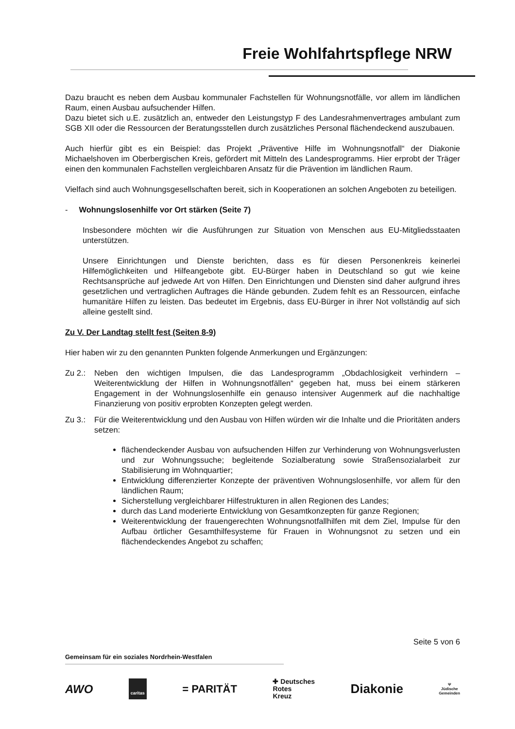Freie Wohlfahrtspflege NRW
Dazu braucht es neben dem Ausbau kommunaler Fachstellen für Wohnungsnotfälle, vor allem im ländlichen Raum, einen Ausbau aufsuchender Hilfen.
Dazu bietet sich u.E. zusätzlich an, entweder den Leistungstyp F des Landesrahmenvertrages ambulant zum SGB XII oder die Ressourcen der Beratungsstellen durch zusätzliches Personal flächendeckend auszubauen.
Auch hierfür gibt es ein Beispiel: das Projekt „Präventive Hilfe im Wohnungsnotfall“ der Diakonie Michaelshoven im Oberbergischen Kreis, gefördert mit Mitteln des Landesprogramms. Hier erprobt der Träger einen den kommunalen Fachstellen vergleichbaren Ansatz für die Prävention im ländlichen Raum.
Vielfach sind auch Wohnungsgesellschaften bereit, sich in Kooperationen an solchen Angeboten zu beteiligen.
- Wohnungslosenhilfe vor Ort stärken (Seite 7)
Insbesondere möchten wir die Ausführungen zur Situation von Menschen aus EU-Mitgliedsstaaten unterstützen.
Unsere Einrichtungen und Dienste berichten, dass es für diesen Personenkreis keinerlei Hilfemöglichkeiten und Hilfeangebote gibt. EU-Bürger haben in Deutschland so gut wie keine Rechtsansprüche auf jedwede Art von Hilfen. Den Einrichtungen und Diensten sind daher aufgrund ihres gesetzlichen und vertraglichen Auftrages die Hände gebunden. Zudem fehlt es an Ressourcen, einfache humanitäre Hilfen zu leisten. Das bedeutet im Ergebnis, dass EU-Bürger in ihrer Not vollständig auf sich alleine gestellt sind.
Zu V. Der Landtag stellt fest (Seiten 8-9)
Hier haben wir zu den genannten Punkten folgende Anmerkungen und Ergänzungen:
Zu 2.: Neben den wichtigen Impulsen, die das Landesprogramm „Obdachlosigkeit verhindern – Weiterentwicklung der Hilfen in Wohnungsnotfällen“ gegeben hat, muss bei einem stärkeren Engagement in der Wohnungslosenhilfe ein genauso intensiver Augenmerk auf die nachhaltige Finanzierung von positiv erprobten Konzepten gelegt werden.
Zu 3.: Für die Weiterentwicklung und den Ausbau von Hilfen würden wir die Inhalte und die Prioritäten anders setzen:
flächendeckender Ausbau von aufsuchenden Hilfen zur Verhinderung von Wohnungsverlusten und zur Wohnungssuche; begleitende Sozialberatung sowie Straßensozialarbeit zur Stabilisierung im Wohnquartier;
Entwicklung differenzierter Konzepte der präventiven Wohnungslosenhilfe, vor allem für den ländlichen Raum;
Sicherstellung vergleichbarer Hilfestrukturen in allen Regionen des Landes;
durch das Land moderierte Entwicklung von Gesamtkonzepten für ganze Regionen;
Weiterentwicklung der frauengerechten Wohnungsnotfallhilfen mit dem Ziel, Impulse für den Aufbau örtlicher Gesamthilfesysteme für Frauen in Wohnungsnot zu setzen und ein flächendeckendes Angebot zu schaffen;
Seite 5 von 6
Gemeinsam für ein soziales Nordrhein-Westfalen
AWO caritas = PARITÄT ✚ Deutsches
Rotes
Kreuz Diakonie Ψ
Jüdische
Gemeinden